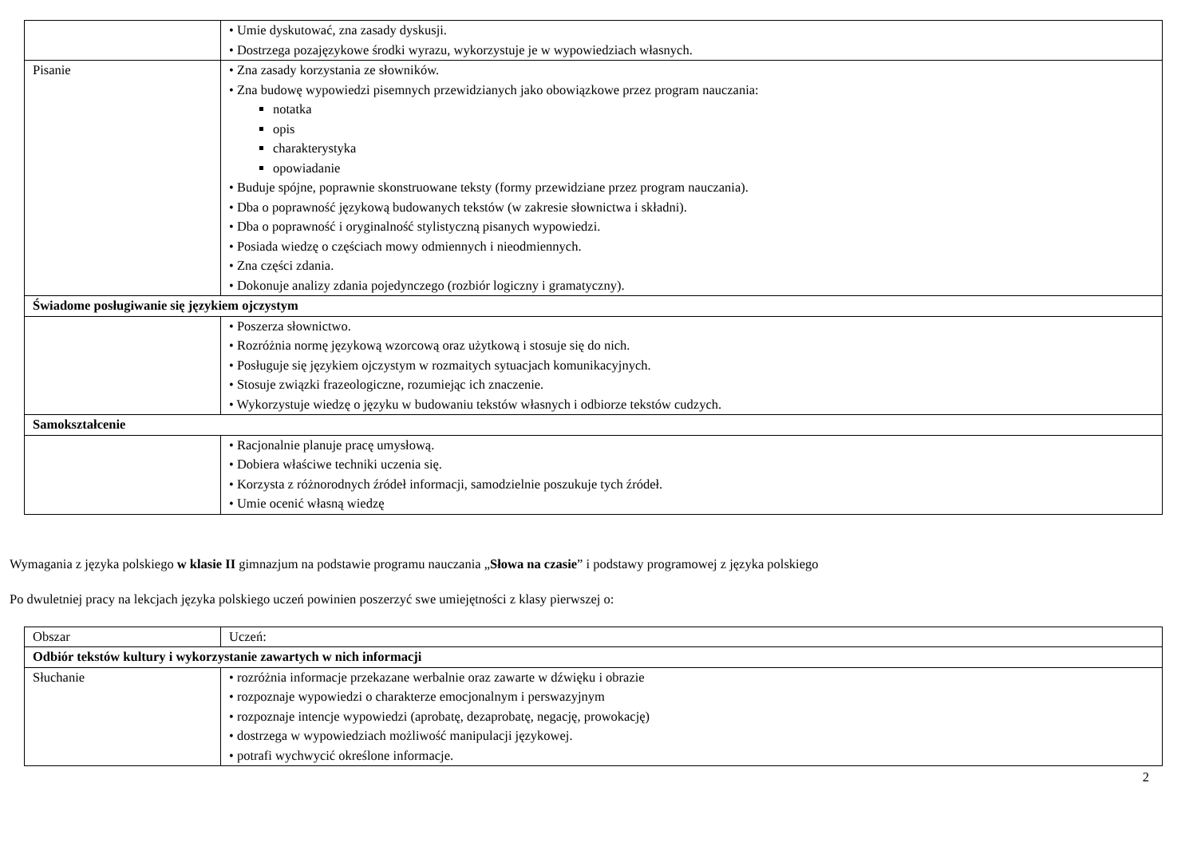| | • Umie dyskutować, zna zasady dyskusji. • Dostrzega pozajęzykowe środki wyrazu, wykorzystuje je w wypowiedziach własnych. |
| Pisanie | • Zna zasady korzystania ze słowników. • Zna budowę wypowiedzi pisemnych przewidzianych jako obowiązkowe przez program nauczania: notatka opis charakterystyka opowiadanie • Buduje spójne, poprawnie skonstruowane teksty (formy przewidziane przez program nauczania). • Dba o poprawność językową budowanych tekstów (w zakresie słownictwa i składni). • Dba o poprawność i oryginalność stylistyczną pisanych wypowiedzi. • Posiada wiedzę o częściach mowy odmiennych i nieodmiennych. • Zna części zdania. • Dokonuje analizy zdania pojedynczego (rozbiór logiczny i gramatyczny). |
| Świadome posługiwanie się językiem ojczystym | |
| | • Poszerza słownictwo. • Rozróżnia normę językową wzorcową oraz użytkową i stosuje się do nich. • Posługuje się językiem ojczystym w rozmaitych sytuacjach komunikacyjnych. • Stosuje związki frazeologiczne, rozumiejąc ich znaczenie. • Wykorzystuje wiedzę o języku w budowaniu tekstów własnych i odbiorze tekstów cudzych. |
| Samokształcenie | |
| | • Racjonalnie planuje pracę umysłową. • Dobiera właściwe techniki uczenia się. • Korzysta z różnorodnych źródeł informacji, samodzielnie poszukuje tych źródeł. • Umie ocenić własną wiedzę |
Wymagania z języka polskiego w klasie II gimnazjum na podstawie programu nauczania „Słowa na czasie” i podstawy programowej z języka polskiego
Po dwuletniej pracy na lekcjach języka polskiego uczeń powinien poszerzyć swe umiejętności z klasy pierwszej o:
| Obszar | Uczeń: |
| Odbiór tekstów kultury i wykorzystanie zawartych w nich informacji | |
| Słuchanie | • rozróżnia informacje przekazane werbalnie oraz zawarte w dźwięku i obrazie • rozpoznaje wypowiedzi o charakterze emocjonalnym i perswazyjnym • rozpoznaje intencje wypowiedzi (aprobatę, dezaprobatę, negację, prowokację) • dostrzega w wypowiedziach możliwość manipulacji językowej. • potrafi wychwycić określone informacje. |
2